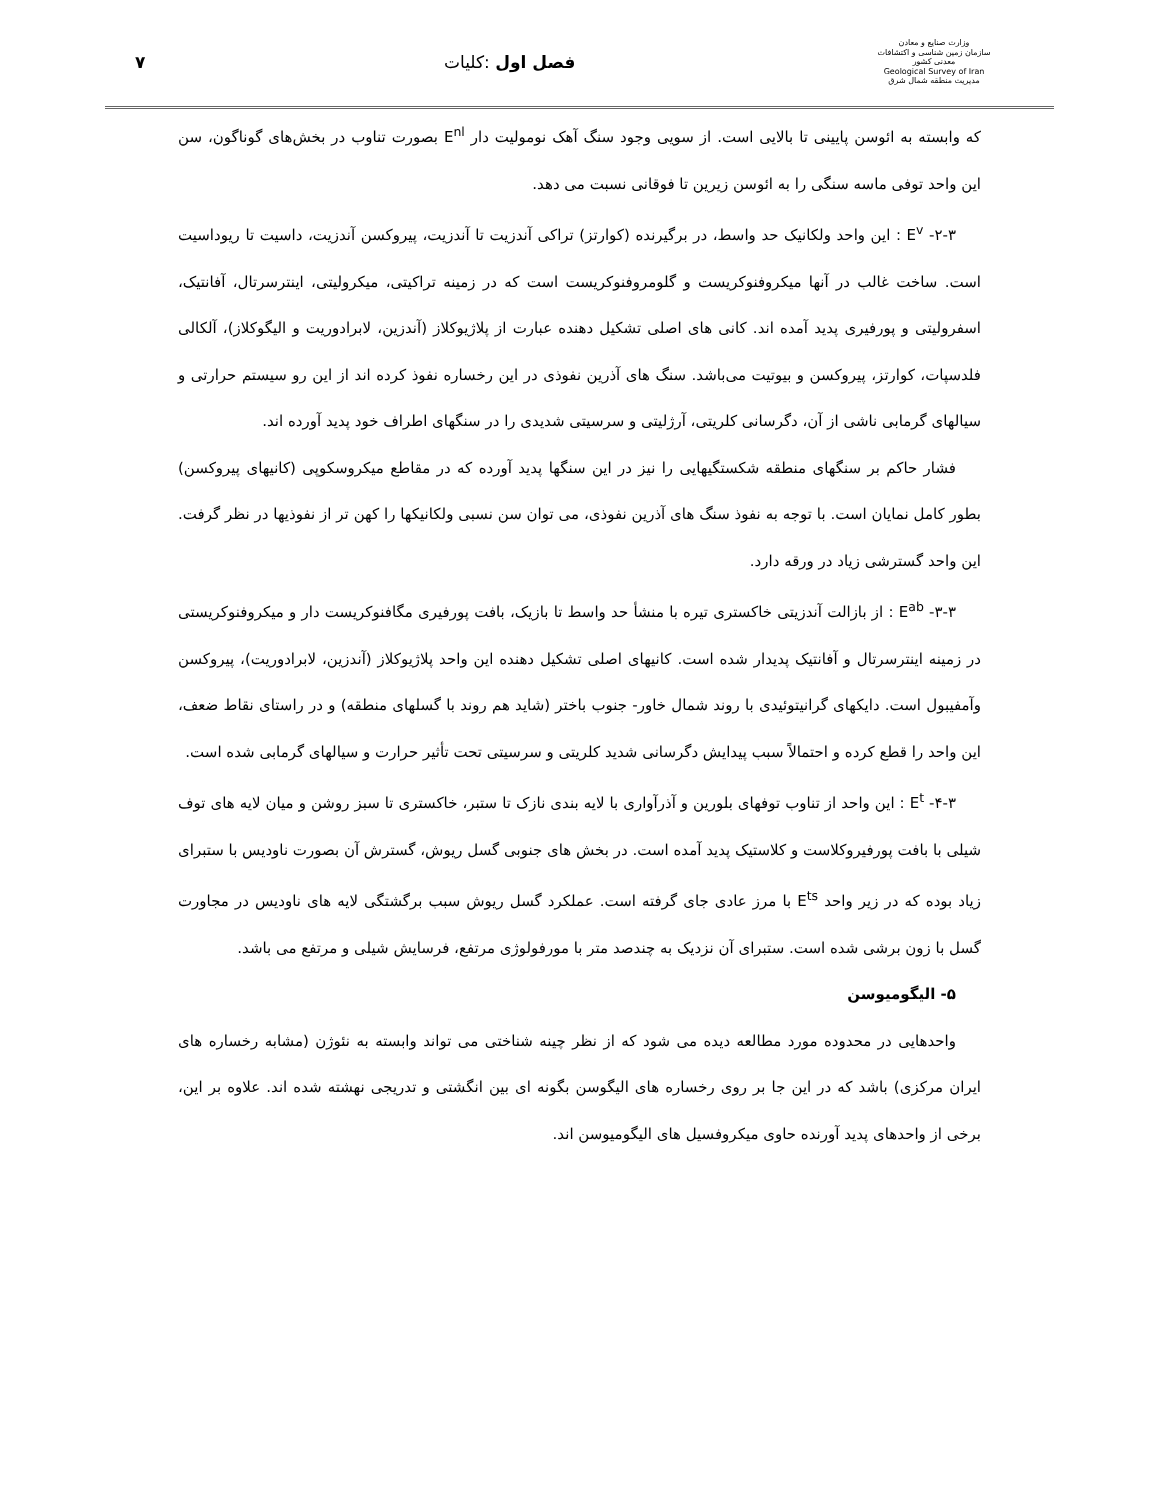وزارت صنایع و معادن
سازمان زمین شناسی و اکتشافات معدنی کشور
Geological Survey of Iran
مدیریت منطقه شمال شرق
فصل اول :کلیات ۷
که وابسته به ائوسن پایینی تا بالایی است. از سویی وجود سنگ آهک نومولیت دار E<sup>nl</sup> بصورت تناوب در بخش‌های گوناگون، سن این واحد توفی ماسه سنگی را به ائوسن زیرین تا فوقانی نسبت می دهد.
۲-۳- E<sup>v</sup> : این واحد ولکانیک حد واسط، در برگیرنده (کوارتز) تراکی آندزیت تا آندزیت، پیروکسن آندزیت، داسیت تا ریوداسیت است. ساخت غالب در آنها میکروفنوکریست و گلومروفنوکریست است که در زمینه تراکیتی، میکرولیتی، اینترسرتال، آفانتیک، اسفرولیتی و پورفیری پدید آمده اند. کانی های اصلی تشکیل دهنده عبارت از پلاژیوکلاز (آندزین، لابرادوریت و الیگوکلاز)، آلکالی فلدسپات، کوارتز، پیروکسن و بیوتیت می‌باشد. سنگ های آذرین نفوذی در این رخساره نفوذ کرده اند از این رو سیستم حرارتی و سیالهای گرمابی ناشی از آن، دگرسانی کلریتی، آرژلیتی و سرسیتی شدیدی را در سنگهای اطراف خود پدید آورده اند.
فشار حاکم بر سنگهای منطقه شکستگیهایی را نیز در این سنگها پدید آورده که در مقاطع میکروسکوپی (کانیهای پیروکسن) بطور کامل نمایان است. با توجه به نفوذ سنگ های آذرین نفوذی، می توان سن نسبی ولکانیکها را کهن تر از نفوذیها در نظر گرفت. این واحد گسترشی زیاد در ورقه دارد.
۳-۳- E<sup>ab</sup> : از بازالت آندزیتی خاکستری تیره با منشأ حد واسط تا بازیک، بافت پورفیری مگافنوکریست دار و میکروفنوکریستی در زمینه اینترسرتال و آفانتیک پدیدار شده است. کانیهای اصلی تشکیل دهنده این واحد پلاژیوکلاز (آندزین، لابرادوریت)، پیروکسن وآمفیبول است. دایکهای گرانیتوئیدی با روند شمال خاور- جنوب باختر (شاید هم روند با گسلهای منطقه) و در راستای نقاط ضعف، این واحد را قطع کرده و احتمالاً سبب پیدایش دگرسانی شدید کلریتی و سرسیتی تحت تأثیر حرارت و سیالهای گرمابی شده است.
۴-۳- E<sup>t</sup> : این واحد از تناوب توفهای بلورین و آذرآواری با لایه بندی نازک تا ستبر، خاکستری تا سبز روشن و میان لایه های توف شیلی با بافت پورفیروکلاست و کلاستیک پدید آمده است. در بخش های جنوبی گسل ریوش، گسترش آن بصورت ناودیس با ستبرای زیاد بوده که در زیر واحد E<sup>ts</sup> با مرز عادی جای گرفته است. عملکرد گسل ریوش سبب برگشتگی لایه های ناودیس در مجاورت گسل با زون برشی شده است. ستبرای آن نزدیک به چندصد متر با مورفولوژی مرتفع، فرسایش شیلی و مرتفع می باشد.
۵- الیگومیوسن
واحدهایی در محدوده مورد مطالعه دیده می شود که از نظر چینه شناختی می تواند وابسته به نئوژن (مشابه رخساره های ایران مرکزی) باشد که در این جا بر روی رخساره های الیگوسن بگونه ای بین انگشتی و تدریجی نهشته شده اند. علاوه بر این، برخی از واحدهای پدید آورنده حاوی میکروفسیل های الیگومیوسن اند.